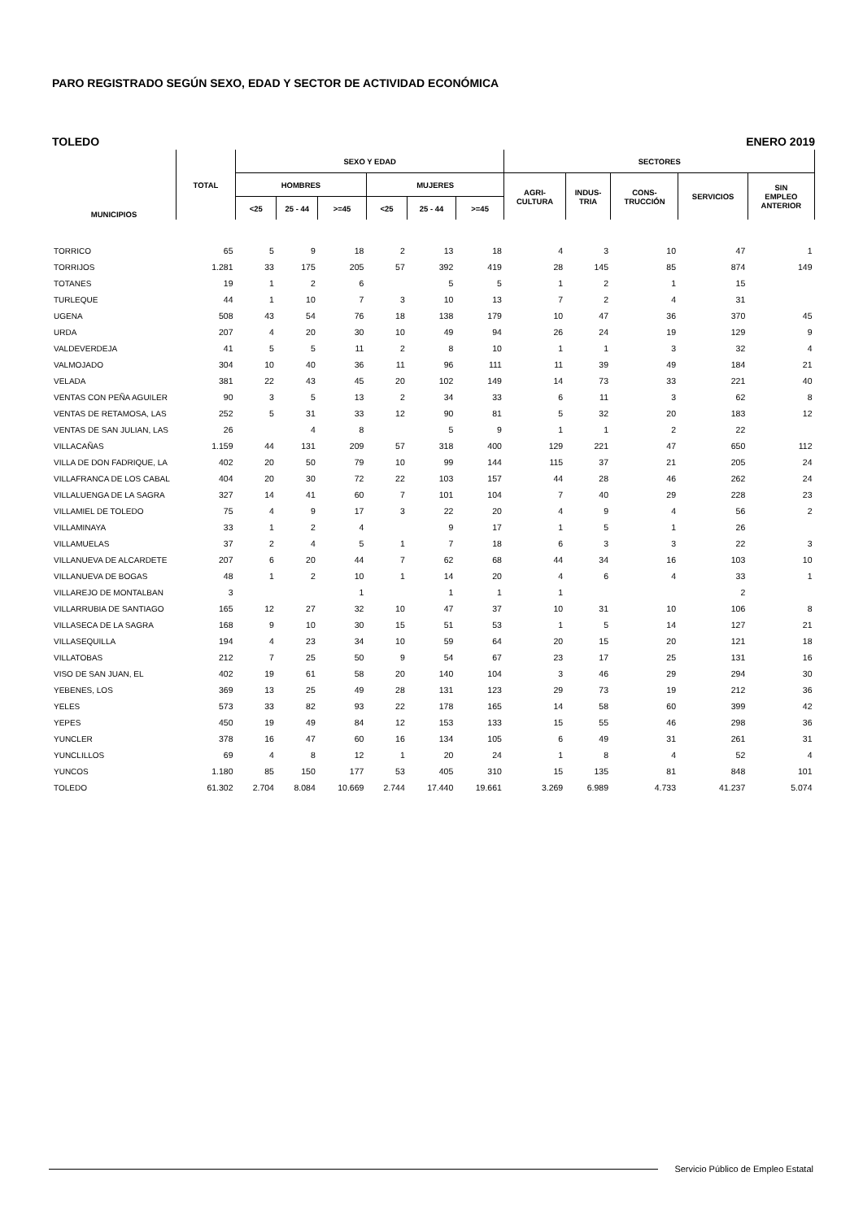PARO REGISTRADO SEGÚN SEXO, EDAD Y SECTOR DE ACTIVIDAD ECONÓMICA
TOLEDO ENERO 2019
| MUNICIPIOS | TOTAL | SEXO Y EDAD | | | | | | SECTORES | | | | |
| --- | --- | --- | --- | --- | --- | --- | --- | --- | --- | --- | --- | --- |
| | | HOMBRES | | | MUJERES | | | AGRI- CULTURA | INDUS- TRIA | CONS- TRUCCIÓN | SERVICIOS | SIN EMPLEO ANTERIOR |
| | | <25 | 25 - 44 | >=45 | <25 | 25 - 44 | >=45 | | | | | |
| TORRICO | 65 | 5 | 9 | 18 | 2 | 13 | 18 | 4 | 3 | 10 | 47 | 1 |
| TORRIJOS | 1.281 | 33 | 175 | 205 | 57 | 392 | 419 | 28 | 145 | 85 | 874 | 149 |
| TOTANES | 19 | 1 | 2 | 6 | | 5 | 5 | 1 | 2 | 1 | 15 | |
| TURLEQUE | 44 | 1 | 10 | 7 | 3 | 10 | 13 | 7 | 2 | 4 | 31 | |
| UGENA | 508 | 43 | 54 | 76 | 18 | 138 | 179 | 10 | 47 | 36 | 370 | 45 |
| URDA | 207 | 4 | 20 | 30 | 10 | 49 | 94 | 26 | 24 | 19 | 129 | 9 |
| VALDEVERDEJA | 41 | 5 | 5 | 11 | 2 | 8 | 10 | 1 | 1 | 3 | 32 | 4 |
| VALMOJADO | 304 | 10 | 40 | 36 | 11 | 96 | 111 | 11 | 39 | 49 | 184 | 21 |
| VELADA | 381 | 22 | 43 | 45 | 20 | 102 | 149 | 14 | 73 | 33 | 221 | 40 |
| VENTAS CON PEÑA AGUILER | 90 | 3 | 5 | 13 | 2 | 34 | 33 | 6 | 11 | 3 | 62 | 8 |
| VENTAS DE RETAMOSA, LAS | 252 | 5 | 31 | 33 | 12 | 90 | 81 | 5 | 32 | 20 | 183 | 12 |
| VENTAS DE SAN JULIAN, LAS | 26 | | 4 | 8 | | 5 | 9 | 1 | 1 | 2 | 22 | |
| VILLACAÑAS | 1.159 | 44 | 131 | 209 | 57 | 318 | 400 | 129 | 221 | 47 | 650 | 112 |
| VILLA DE DON FADRIQUE, LA | 402 | 20 | 50 | 79 | 10 | 99 | 144 | 115 | 37 | 21 | 205 | 24 |
| VILLAFRANCA DE LOS CABAL | 404 | 20 | 30 | 72 | 22 | 103 | 157 | 44 | 28 | 46 | 262 | 24 |
| VILLALUENGA DE LA SAGRA | 327 | 14 | 41 | 60 | 7 | 101 | 104 | 7 | 40 | 29 | 228 | 23 |
| VILLAMIEL DE TOLEDO | 75 | 4 | 9 | 17 | 3 | 22 | 20 | 4 | 9 | 4 | 56 | 2 |
| VILLAMINAYA | 33 | 1 | 2 | 4 | | 9 | 17 | 1 | 5 | 1 | 26 | |
| VILLAMUELAS | 37 | 2 | 4 | 5 | 1 | 7 | 18 | 6 | 3 | 3 | 22 | 3 |
| VILLANUEVA DE ALCARDETE | 207 | 6 | 20 | 44 | 7 | 62 | 68 | 44 | 34 | 16 | 103 | 10 |
| VILLANUEVA DE BOGAS | 48 | 1 | 2 | 10 | 1 | 14 | 20 | 4 | 6 | 4 | 33 | 1 |
| VILLAREJO DE MONTALBAN | 3 | | | 1 | | 1 | 1 | 1 | | | 2 | |
| VILLARRUBIA DE SANTIAGO | 165 | 12 | 27 | 32 | 10 | 47 | 37 | 10 | 31 | 10 | 106 | 8 |
| VILLASECA DE LA SAGRA | 168 | 9 | 10 | 30 | 15 | 51 | 53 | 1 | 5 | 14 | 127 | 21 |
| VILLASEQUILLA | 194 | 4 | 23 | 34 | 10 | 59 | 64 | 20 | 15 | 20 | 121 | 18 |
| VILLATOBAS | 212 | 7 | 25 | 50 | 9 | 54 | 67 | 23 | 17 | 25 | 131 | 16 |
| VISO DE SAN JUAN, EL | 402 | 19 | 61 | 58 | 20 | 140 | 104 | 3 | 46 | 29 | 294 | 30 |
| YEBENES, LOS | 369 | 13 | 25 | 49 | 28 | 131 | 123 | 29 | 73 | 19 | 212 | 36 |
| YELES | 573 | 33 | 82 | 93 | 22 | 178 | 165 | 14 | 58 | 60 | 399 | 42 |
| YEPES | 450 | 19 | 49 | 84 | 12 | 153 | 133 | 15 | 55 | 46 | 298 | 36 |
| YUNCLER | 378 | 16 | 47 | 60 | 16 | 134 | 105 | 6 | 49 | 31 | 261 | 31 |
| YUNCLILLOS | 69 | 4 | 8 | 12 | 1 | 20 | 24 | 1 | 8 | 4 | 52 | 4 |
| YUNCOS | 1.180 | 85 | 150 | 177 | 53 | 405 | 310 | 15 | 135 | 81 | 848 | 101 |
| TOLEDO | 61.302 | 2.704 | 8.084 | 10.669 | 2.744 | 17.440 | 19.661 | 3.269 | 6.989 | 4.733 | 41.237 | 5.074 |
Servicio Público de Empleo Estatal